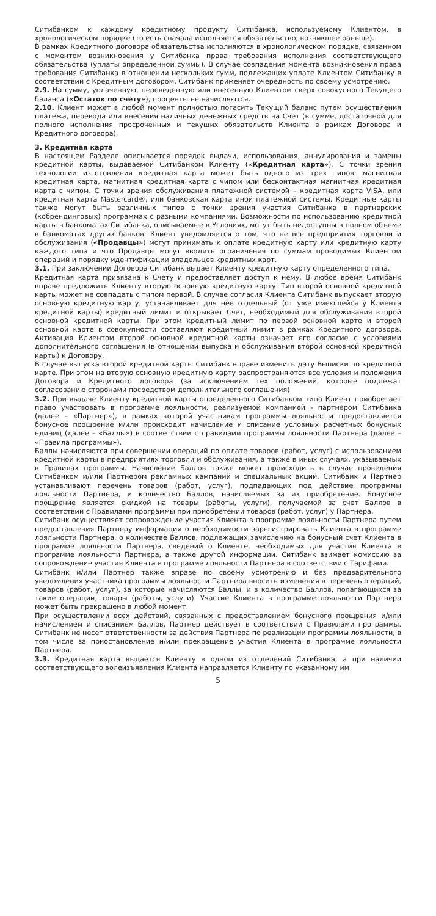Ситибанком к каждому кредитному продукту Ситибанка, используемому Клиентом, в хронологическом порядке (то есть сначала исполняется обязательство, возникшее раньше).
В рамках Кредитного договора обязательства исполняются в хронологическом порядке, связанном с моментом возникновения у Ситибанка права требования исполнения соответствующего обязательства (уплаты определенной суммы). В случае совпадения момента возникновения права требования Ситибанка в отношении нескольких сумм, подлежащих уплате Клиентом Ситибанку в соответствии с Кредитным договором, Ситибанк применяет очередность по своему усмотрению.
2.9. На сумму, уплаченную, переведенную или внесенную Клиентом сверх совокупного Текущего баланса («Остаток по счету»), проценты не начисляются.
2.10. Клиент может в любой момент полностью погасить Текущий баланс путем осуществления платежа, перевода или внесения наличных денежных средств на Счет (в сумме, достаточной для полного исполнения просроченных и текущих обязательств Клиента в рамках Договора и Кредитного договора).
3. Кредитная карта
В настоящем Разделе описывается порядок выдачи, использования, аннулирования и замены кредитной карты, выдаваемой Ситибанком Клиенту («Кредитная карта»). С точки зрения технологии изготовления кредитная карта может быть одного из трех типов: магнитная кредитная карта, магнитная кредитная карта с чипом или бесконтактная магнитная кредитная карта с чипом. С точки зрения обслуживания платежной системой – кредитная карта VISA, или кредитная карта Mastercard®, или банковская карта иной платежной системы. Кредитные карты также могут быть различных типов с точки зрения участия Ситибанка в партнерских (кобрендинговых) программах с разными компаниями. Возможности по использованию кредитной карты в банкоматах Ситибанка, описываемые в Условиях, могут быть недоступны в полном объеме в банкоматах других банков. Клиент уведомляется о том, что не все предприятия торговли и обслуживания («Продавцы») могут принимать к оплате кредитную карту или кредитную карту каждого типа и что Продавцы могут вводить ограничения по суммам проводимых Клиентом операций и порядку идентификации владельцев кредитных карт.
3.1. При заключении Договора Ситибанк выдает Клиенту кредитную карту определенного типа.
Кредитная карта привязана к Счету и предоставляет доступ к нему. В любое время Ситибанк вправе предложить Клиенту вторую основную кредитную карту. Тип второй основной кредитной карты может не совпадать с типом первой. В случае согласия Клиента Ситибанк выпускает вторую основную кредитную карту, устанавливает для нее отдельный (от уже имеющейся у Клиента кредитной карты) кредитный лимит и открывает Счет, необходимый для обслуживания второй основной кредитной карты. При этом кредитный лимит по первой основной карте и второй основной карте в совокупности составляют кредитный лимит в рамках Кредитного договора. Активация Клиентом второй основной кредитной карты означает его согласие с условиями дополнительного соглашения (в отношении выпуска и обслуживания второй основной кредитной карты) к Договору.
В случае выпуска второй кредитной карты Ситибанк вправе изменить дату Выписки по кредитной карте. При этом на вторую основную кредитную карту распространяются все условия и положения Договора и Кредитного договора (за исключением тех положений, которые подлежат согласованию сторонами посредством дополнительного соглашения).
3.2. При выдаче Клиенту кредитной карты определенного Ситибанком типа Клиент приобретает право участвовать в программе лояльности, реализуемой компанией - партнером Ситибанка (далее – «Партнер»), в рамках которой участникам программы лояльности предоставляется бонусное поощрение и/или происходит начисление и списание условных расчетных бонусных единиц (далее – «Баллы») в соответствии с правилами программы лояльности Партнера (далее – «Правила программы»).
Баллы начисляются при совершении операций по оплате товаров (работ, услуг) с использованием кредитной карты в предприятиях торговли и обслуживания, а также в иных случаях, указываемых в Правилах программы. Начисление Баллов также может происходить в случае проведения Ситибанком и/или Партнером рекламных кампаний и специальных акций. Ситибанк и Партнер устанавливают перечень товаров (работ, услуг), подпадающих под действие программы лояльности Партнера, и количество Баллов, начисляемых за их приобретение. Бонусное поощрение является скидкой на товары (работы, услуги), получаемой за счет Баллов в соответствии с Правилами программы при приобретении товаров (работ, услуг) у Партнера.
Ситибанк осуществляет сопровождение участия Клиента в программе лояльности Партнера путем предоставления Партнеру информации о необходимости зарегистрировать Клиента в программе лояльности Партнера, о количестве Баллов, подлежащих зачислению на бонусный счет Клиента в программе лояльности Партнера, сведений о Клиенте, необходимых для участия Клиента в программе лояльности Партнера, а также другой информации. Ситибанк взимает комиссию за сопровождение участия Клиента в программе лояльности Партнера в соответствии с Тарифами.
Ситибанк и/или Партнер также вправе по своему усмотрению и без предварительного уведомления участника программы лояльности Партнера вносить изменения в перечень операций, товаров (работ, услуг), за которые начисляются Баллы, и в количество Баллов, полагающихся за такие операции, товары (работы, услуги). Участие Клиента в программе лояльности Партнера может быть прекращено в любой момент.
При осуществлении всех действий, связанных с предоставлением бонусного поощрения и/или начислением и списанием Баллов, Партнер действует в соответствии с Правилами программы. Ситибанк не несет ответственности за действия Партнера по реализации программы лояльности, в том числе за приостановление и/или прекращение участия Клиента в программе лояльности Партнера.
3.3. Кредитная карта выдается Клиенту в одном из отделений Ситибанка, а при наличии соответствующего волеизъявления Клиента направляется Клиенту по указанному им
5